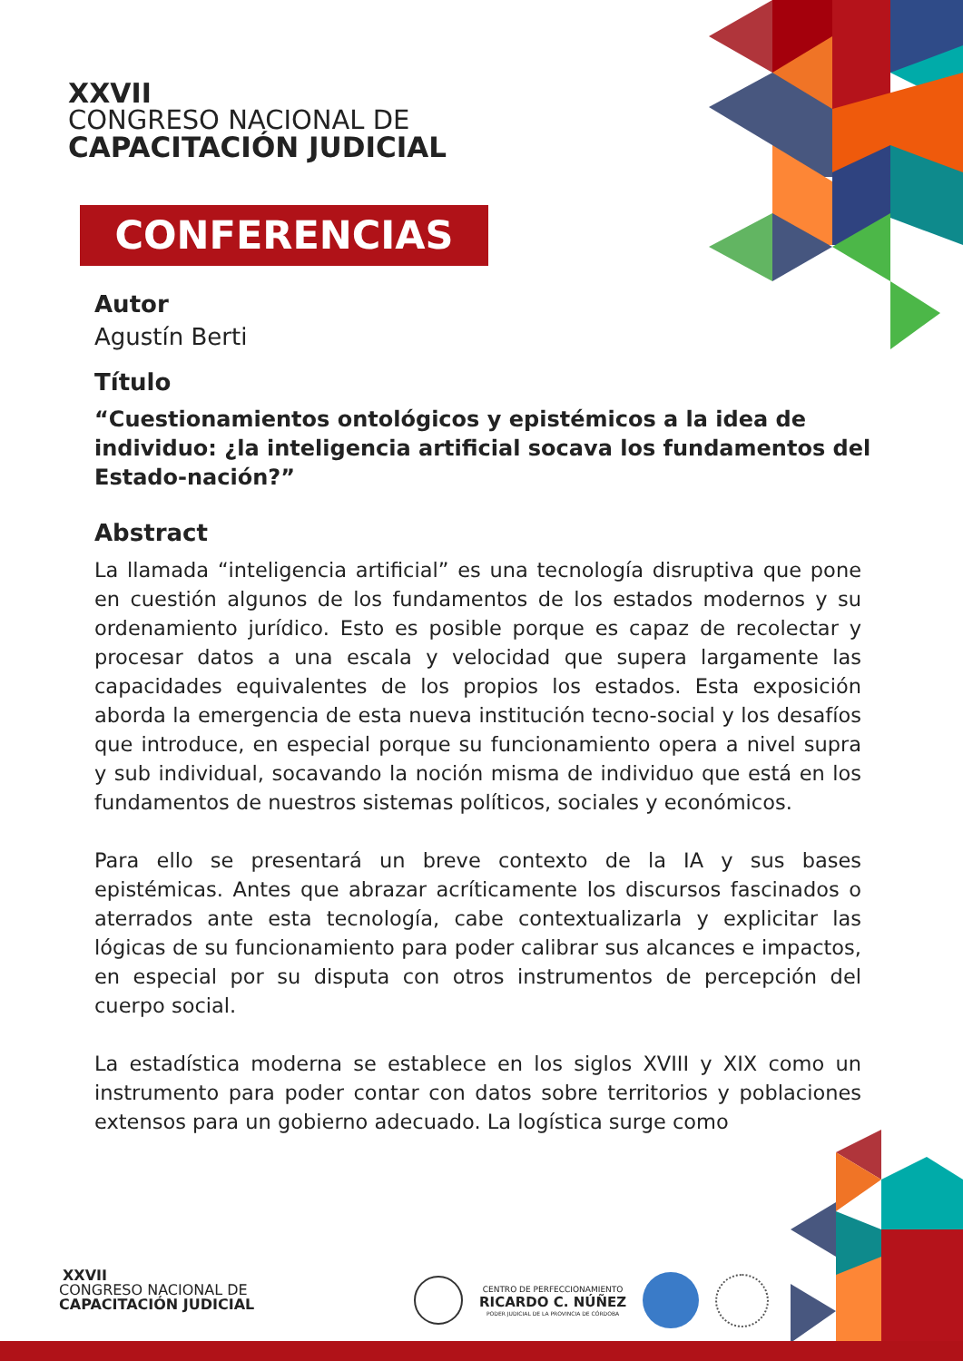XXVII
CONGRESO NACIONAL DE
CAPACITACIÓN JUDICIAL
CONFERENCIAS
Autor
Agustín Berti
Título
“Cuestionamientos ontológicos y epistémicos a la idea de individuo: ¿la inteligencia artificial socava los fundamentos del Estado-nación?”
Abstract
La llamada “inteligencia artificial” es una tecnología disruptiva que pone en cuestión algunos de los fundamentos de los estados modernos y su ordenamiento jurídico. Esto es posible porque es capaz de recolectar y procesar datos a una escala y velocidad que supera largamente las capacidades equivalentes de los propios los estados. Esta exposición aborda la emergencia de esta nueva institución tecno-social y los desafíos que introduce, en especial porque su funcionamiento opera a nivel supra y sub individual, socavando la noción misma de individuo que está en los fundamentos de nuestros sistemas políticos, sociales y económicos.
Para ello se presentará un breve contexto de la IA y sus bases epistémicas. Antes que abrazar acríticamente los discursos fascinados o aterrados ante esta tecnología, cabe contextualizarla y explicitar las lógicas de su funcionamiento para poder calibrar sus alcances e impactos, en especial por su disputa con otros instrumentos de percepción del cuerpo social.
La estadística moderna se establece en los siglos XVIII y XIX como un instrumento para poder contar con datos sobre territorios y poblaciones extensos para un gobierno adecuado. La logística surge como
XXVII
CONGRESO NACIONAL DE
CAPACITACIÓN JUDICIAL
CENTRO DE PERFECCIONAMIENTO
RICARDO C. NÚÑEZ
PODER JUDICIAL DE LA PROVINCIA DE CÓRDOBA